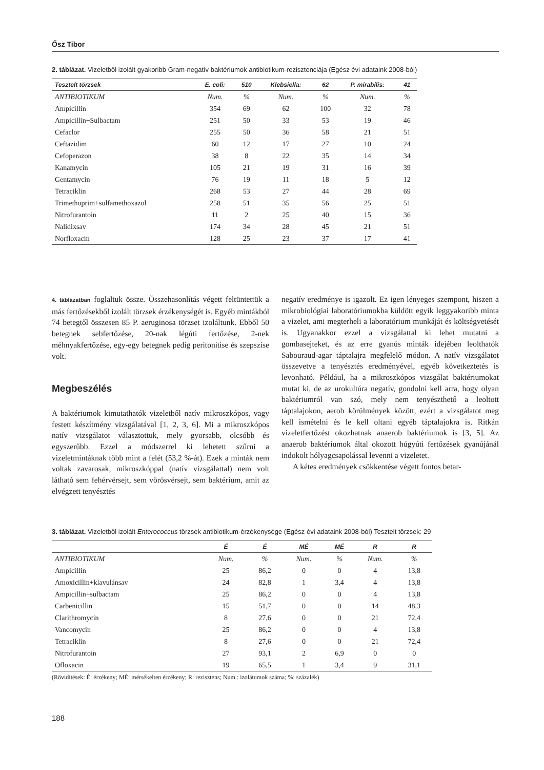Ősz Tibor
2. táblázat. Vizeletből izolált gyakoribb Gram-negatív baktériumok antibiotikum-rezisztenciája (Egész évi adataink 2008-ból)
| Tesztelt törzsek | E. coli: | 510 | Klebsiella: | 62 | P. mirabilis: | 41 |
| --- | --- | --- | --- | --- | --- | --- |
| ANTIBIOTIKUM | Num. | % | Num. | % | Num. | % |
| Ampicillin | 354 | 69 | 62 | 100 | 32 | 78 |
| Ampicillin+Sulbactam | 251 | 50 | 33 | 53 | 19 | 46 |
| Cefaclor | 255 | 50 | 36 | 58 | 21 | 51 |
| Ceftazidim | 60 | 12 | 17 | 27 | 10 | 24 |
| Cefoperazon | 38 | 8 | 22 | 35 | 14 | 34 |
| Kanamycin | 105 | 21 | 19 | 31 | 16 | 39 |
| Gentamycin | 76 | 19 | 11 | 18 | 5 | 12 |
| Tetraciklin | 268 | 53 | 27 | 44 | 28 | 69 |
| Trimethoprim+sulfamethoxazol | 258 | 51 | 35 | 56 | 25 | 51 |
| Nitrofurantoin | 11 | 2 | 25 | 40 | 15 | 36 |
| Nalidixsav | 174 | 34 | 28 | 45 | 21 | 51 |
| Norfloxacin | 128 | 25 | 23 | 37 | 17 | 41 |
4. táblázatban foglaltuk össze. Összehasonlítás végett feltüntettük a más fertőzésekből izolált törzsek érzékenységét is. Egyéb mintákból 74 betegtől összesen 85 P. aeruginosa törzset izoláltunk. Ebből 50 betegnek sebfertőzése, 20-nak légúti fertőzése, 2-nek méhnyakfertőzése, egy-egy betegnek pedig peritonitise és szepszise volt.
Megbeszélés
A baktériumok kimutathatók vizeletből natív mikroszkópos, vagy festett készítmény vizsgálatával [1, 2, 3, 6]. Mi a mikroszkópos natív vizsgálatot választottuk, mely gyorsabb, olcsóbb és egyszerűbb. Ezzel a módszerrel ki lehetett szűrni a vizeletmintáknak több mint a felét (53,2 %-át). Ezek a minták nem voltak zavarosak, mikroszkóppal (natív vizsgálattal) nem volt látható sem fehérvérsejt, sem vörösvérsejt, sem baktérium, amit az elvégzett tenyésztés
negatív eredménye is igazolt. Ez igen lényeges szempont, hiszen a mikrobiológiai laboratóriumokba küldött egyik leggyakoribb minta a vizelet, ami megterheli a laboratórium munkáját és költségvetését is. Ugyanakkor ezzel a vizsgálattal ki lehet mutatni a gombasejteket, és az erre gyanús minták idejében leolthatók Sabouraud-agar táptalajra megfelelő módon. A natív vizsgálatot összevetve a tenyésztés eredményével, egyéb következtetés is levonható. Például, ha a mikroszkópos vizsgálat baktériumokat mutat ki, de az urokultúra negatív, gondolni kell arra, hogy olyan baktériumról van szó, mely nem tenyészthető a leoltott táptalajokon, aerob körülmények között, ezért a vizsgálatot meg kell ismételni és le kell oltani egyéb táptalajokra is. Ritkán vizeletfertőzést okozhatnak anaerob baktériumok is [3, 5]. Az anaerob baktériumok által okozott húgyúti fertőzések gyanújánál indokolt hólyagcsapolással levenni a vizeletet.
A kétes eredmények csökkentése végett fontos betar-
3. táblázat. Vizeletből izolált Enterococcus törzsek antibiotikum-érzékenysége (Egész évi adataink 2008-ból) Tesztelt törzsek: 29
| | É | É | MÉ | MÉ | R | R |
| --- | --- | --- | --- | --- | --- | --- |
| ANTIBIOTIKUM | Num. | % | Num. | % | Num. | % |
| Ampicillin | 25 | 86,2 | 0 | 0 | 4 | 13,8 |
| Amoxicillin+klavulánsav | 24 | 82,8 | 1 | 3,4 | 4 | 13,8 |
| Ampicillin+sulbactam | 25 | 86,2 | 0 | 0 | 4 | 13,8 |
| Carbenicillin | 15 | 51,7 | 0 | 0 | 14 | 48,3 |
| Clarithromycin | 8 | 27,6 | 0 | 0 | 21 | 72,4 |
| Vancomycin | 25 | 86,2 | 0 | 0 | 4 | 13,8 |
| Tetraciklin | 8 | 27,6 | 0 | 0 | 21 | 72,4 |
| Nitrofurantoin | 27 | 93,1 | 2 | 6,9 | 0 | 0 |
| Ofloxacin | 19 | 65,5 | 1 | 3,4 | 9 | 31,1 |
(Rövidítések: É: érzékeny; MÉ: mérsékelten érzékeny; R: rezisztens; Num.: izolátumok száma; %: százalék)
188